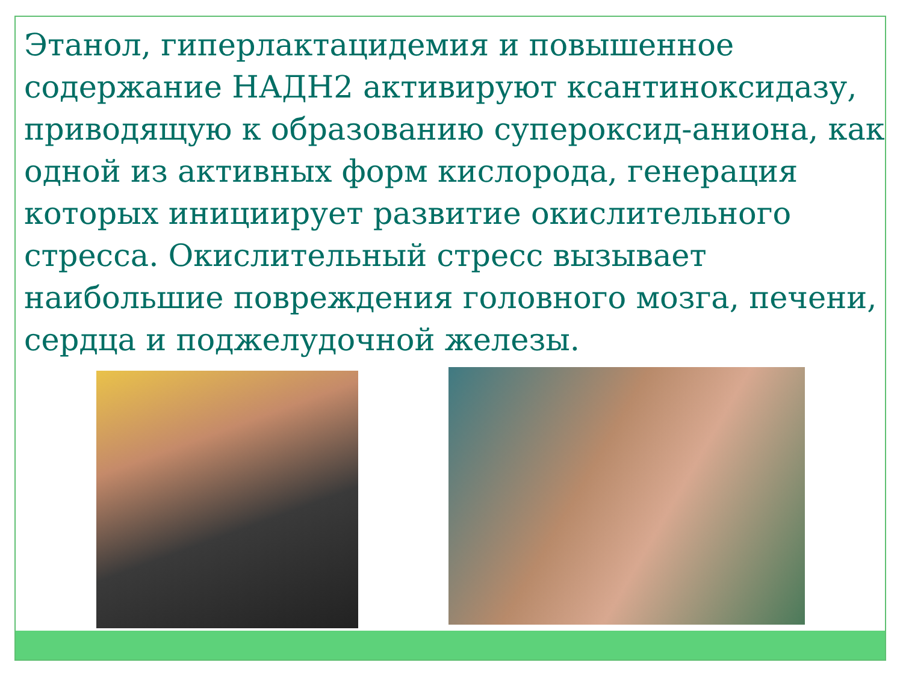Этанол, гиперлактацидемия и повышенное содержание НАДН2 активируют ксантиноксидазу, приводящую к образованию супероксид-аниона, как одной из активных форм кислорода, генерация которых инициирует развитие окислительного стресса. Окислительный стресс вызывает наибольшие повреждения головного мозга, печени, сердца и поджелудочной железы.